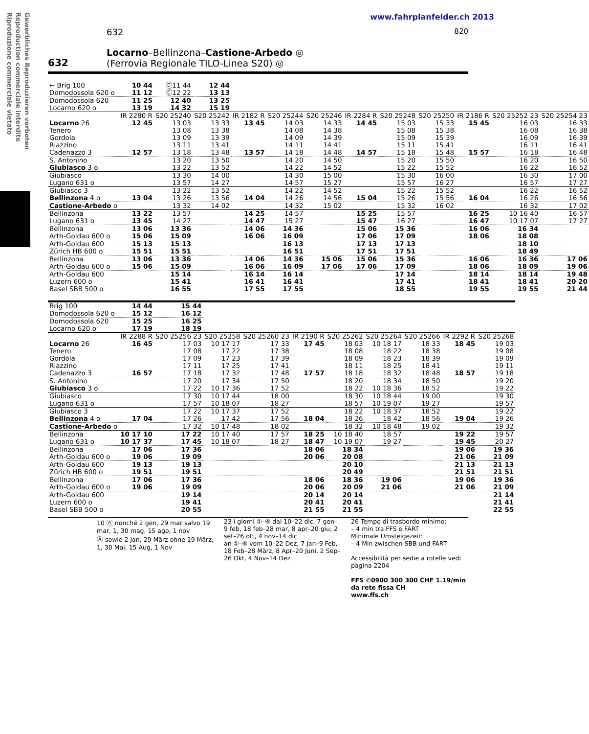Gewerbliches Reproduzieren verboten
Reproduction commerciale interdite
Riproduzione commerciale vietato
www.fahrplanfelder.ch 2013
632 820
632
Locarno–Bellinzona–Castione-Arbedo ◎
(Ferrovia Regionale TILO-Linea S20) ◎
| ← Brig 100 Domodossola 620 o | 10 44 11 12 | Ⓒ11 44 Ⓒ12 22 | 12 44 13 13 | | | | | | | | | |
| Domodossola 620 Locarno 620 o | 11 25 13 19 | 12 40 14 32 | 13 25 15 19 | | | | | | | | | |
| | IR 2280 R | S20 25240 | S20 25242 | IR 2182 R | S20 25244 | S20 25246 | IR 2284 R | S20 25248 | S20 25250 | IR 2186 R | S20 25252 23 | S20 25254 23 |
| Locarno 26 Tenero Gordola Riazzino Cadenazzo 3 | 12 45 12 57 | 13 03 13 08 13 09 13 11 13 18 | 13 33 13 38 13 39 13 41 13 48 | 13 45 13 57 | 14 03 14 08 14 09 14 11 14 18 | 14 33 14 38 14 39 14 41 14 48 | 14 45 14 57 | 15 03 15 08 15 09 15 11 15 18 | 15 33 15 38 15 39 15 41 15 48 | 15 45 15 57 | 16 03 16 08 16 09 16 11 16 18 | 16 33 16 38 16 39 16 41 16 48 |
| S. Antonino Giubiasco 3 o | | 13 20 13 22 | 13 50 13 52 | | 14 20 14 22 | 14 50 14 52 | | 15 20 15 22 | 15 50 15 52 | | 16 20 16 22 | 16 50 16 52 |
| Giubiasco Lugano 631 o | | 13 30 13 57 | 14 00 14 27 | | 14 30 14 57 | 15 00 15 27 | | 15 30 15 57 | 16 00 16 27 | | 16 30 16 57 | 17 00 17 27 |
| Giubiasco 3 Bellinzona 4 o | 13 04 | 13 22 13 26 | 13 52 13 56 | 14 04 | 14 22 14 26 | 14 52 14 56 | 15 04 | 15 22 15 26 | 15 52 15 56 | 16 04 | 16 22 16 26 | 16 52 16 56 |
| Castione-Arbedo o | | 13 32 | 14 02 | | 14 32 | 15 02 | | 15 32 | 16 02 | | 16 32 | 17 02 |
| Bellinzona Lugano 631 o | 13 22 13 45 | 13 57 14 27 | | 14 25 14 47 | 14 57 15 27 | | 15 25 15 47 | 15 57 16 27 | | 16 25 16 47 | 10 16 40 10 17 07 | 16 57 17 27 |
| Bellinzona Arth-Goldau 600 o | 13 06 15 06 | 13 36 15 09 | | 14 06 16 06 | 14 36 16 09 | | 15 06 17 06 | 15 36 17 09 | | 16 06 18 06 | 16 34 18 08 | |
| Arth-Goldau 600 Zürich HB 600 o | 15 13 15 51 | 15 13 15 51 | | | 16 13 16 51 | | 17 13 17 51 | 17 13 17 51 | | | 18 10 18 49 | |
| Bellinzona Arth-Goldau 600 o | 13 06 15 06 | 13 36 15 09 | | 14 06 16 06 | 14 36 16 09 | 15 06 17 06 | 15 06 17 06 | 15 36 17 09 | | 16 06 18 06 | 16 36 18 09 | 17 06 19 06 |
| Arth-Goldau 600 Luzern 600 o Basel SBB 500 o | | 15 14 15 41 16 55 | | 16 14 16 41 17 55 | 16 14 16 41 17 55 | | | 17 14 17 41 18 55 | | 18 14 18 41 19 55 | 18 14 18 41 19 55 | 19 48 20 20 21 44 |
| Brig 100 Domodossola 620 o | 14 44 15 12 | 15 44 16 12 | | | | | | | | |
| Domodossola 620 Locarno 620 o | 15 25 17 19 | 16 25 18 19 | | | | | | | | |
| | IR 2288 R | S20 25256 23 | S20 25258 | S20 25260 23 | IR 2190 R | S20 25262 | S20 25264 | S20 25266 | IR 2292 R | S20 25268 |
| Locarno 26 Tenero Gordola Riazzino Cadenazzo 3 | 16 45 16 57 | 17 03 17 08 17 09 17 11 17 18 | 10 17 17 17 22 17 23 17 25 17 32 | 17 33 17 38 17 39 17 41 17 48 | 17 45 17 57 | 18 03 18 08 18 09 18 11 18 18 | 10 18 17 18 22 18 23 18 25 18 32 | 18 33 18 38 18 39 18 41 18 48 | 18 45 18 57 | 19 03 19 08 19 09 19 11 19 18 |
| S. Antonino Giubiasco 3 o | | 17 20 17 22 | 17 34 10 17 36 | 17 50 17 52 | | 18 20 18 22 | 18 34 10 18 36 | 18 50 18 52 | | 19 20 19 22 |
| Giubiasco Lugano 631 o | | 17 30 17 57 | 10 17 44 10 18 07 | 18 00 18 27 | | 18 30 18 57 | 10 18 44 10 19 07 | 19 00 19 27 | | 19 30 19 57 |
| Giubiasco 3 Bellinzona 4 o | 17 04 | 17 22 17 26 | 10 17 37 17 42 | 17 52 17 56 | 18 04 | 18 22 18 26 | 10 18 37 18 42 | 18 52 18 56 | 19 04 | 19 22 19 26 |
| Castione-Arbedo o | | 17 32 | 10 17 48 | 18 02 | | 18 32 | 10 18 48 | 19 02 | | 19 32 |
| Bellinzona Lugano 631 o | 10 17 10 10 17 37 | 17 22 17 45 | 10 17 40 10 18 07 | 17 57 18 27 | 18 25 18 47 | 10 18 40 10 19 07 | 18 57 19 27 | | 19 22 19 45 | 19 57 20 27 |
| Bellinzona Arth-Goldau 600 o | 17 06 19 06 | 17 36 19 09 | | | 18 06 20 06 | 18 34 20 08 | | | 19 06 21 06 | 19 36 21 09 |
| Arth-Goldau 600 Zürich HB 600 o | 19 13 19 51 | 19 13 19 51 | | | | 20 10 20 49 | | | 21 13 21 51 | 21 13 21 51 |
| Bellinzona Arth-Goldau 600 o | 17 06 19 06 | 17 36 19 09 | | | 18 06 20 06 | 18 36 20 09 | 19 06 21 06 | | 19 06 21 06 | 19 36 21 09 |
| Arth-Goldau 600 Luzern 600 o Basel SBB 500 o | | 19 14 19 41 20 55 | | | 20 14 20 41 21 55 | 20 14 20 41 21 55 | | | | 21 14 21 41 22 55 |
10 Ⓐ nonché 2 gen, 29 mar salvo 19 mar, 1, 30 mag, 15 ago, 1 nov
Ⓐ sowie 2 Jan, 29 März ohne 19 März, 1, 30 Mai, 15 Aug, 1 Nov
23 i giorni ①–⑥ dal 10–22 dic, 7 gen–9 feb, 18 feb–28 mar, 8 apr–20 giu, 2 set–26 ott, 4 nov–14 dic
an ①–⑥ vom 10–22 Dez, 7 Jan–9 Feb, 18 Feb–28 März, 8 Apr–20 Juni, 2 Sep–26 Okt, 4 Nov–14 Dez
26 Tempo di trasbordo minimo:
– 4 min tra FFS e FART
Minimale Umsteigezeit:
– 4 Min zwischen SBB und FART
Accessibilità per sedie a rotelle vedi pagina 2204
FFS ✆0900 300 300 CHF 1.19/min da rete fissa CH
www.ffs.ch